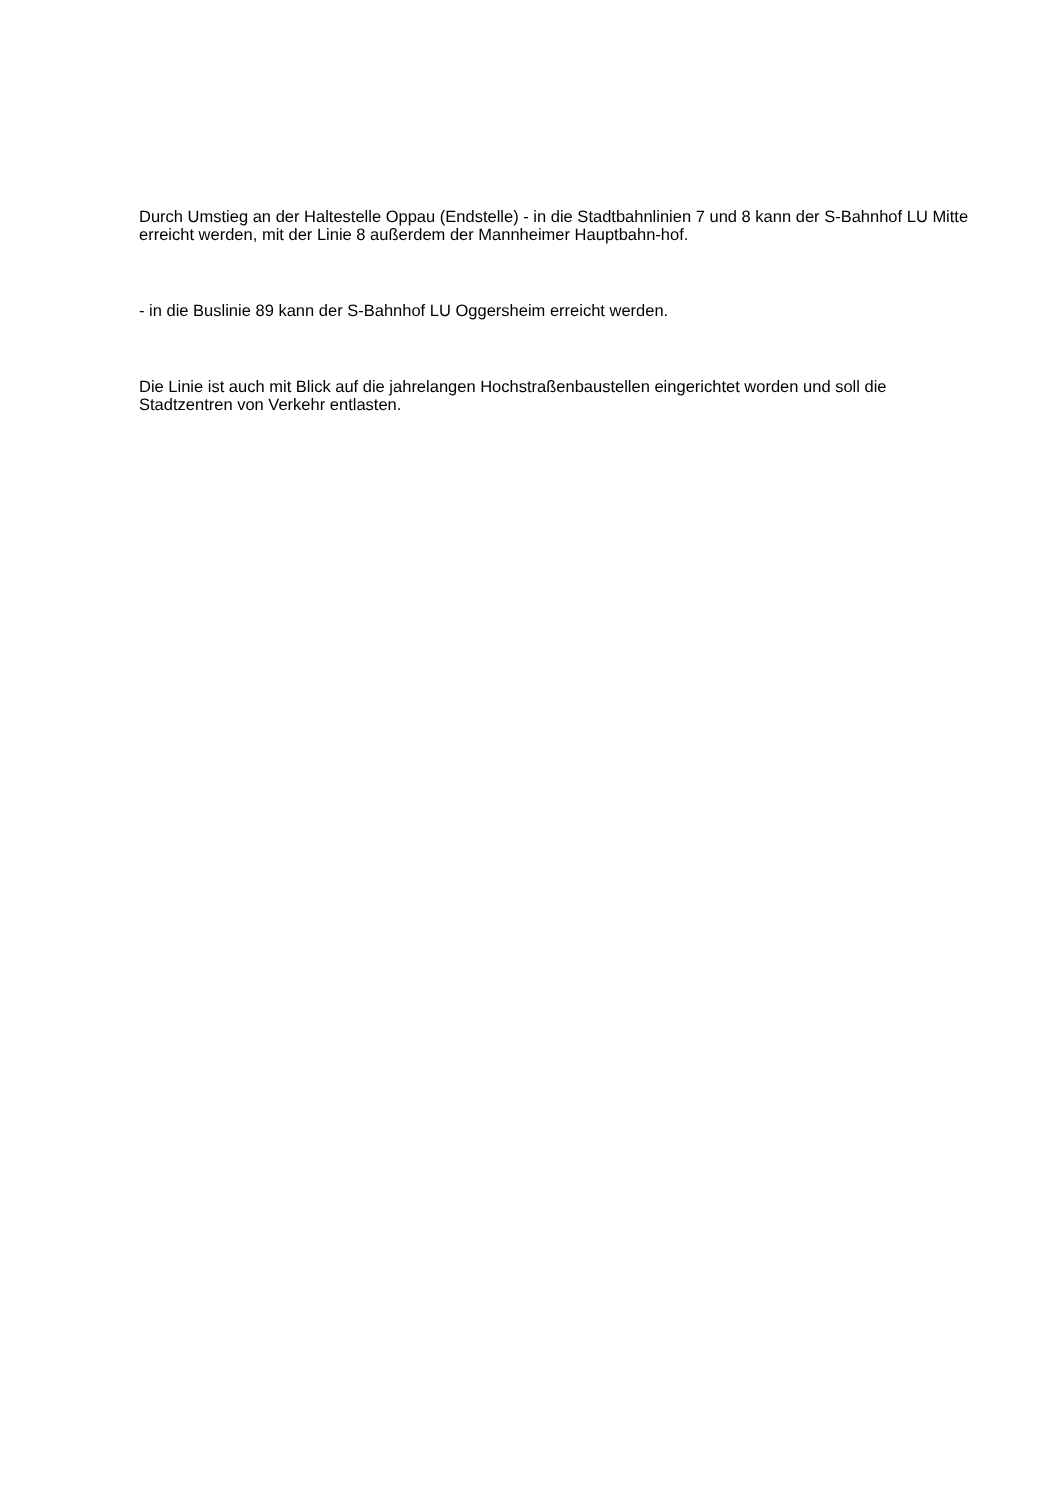Durch Umstieg an der Haltestelle Oppau (Endstelle) - in die Stadtbahnlinien 7 und 8 kann der S-Bahnhof LU Mitte erreicht werden, mit der Linie 8 außerdem der Mannheimer Hauptbahn-hof.
- in die Buslinie 89 kann der S-Bahnhof LU Oggersheim erreicht werden.
Die Linie ist auch mit Blick auf die jahrelangen Hochstraßenbaustellen eingerichtet worden und soll die Stadtzentren von Verkehr entlasten.